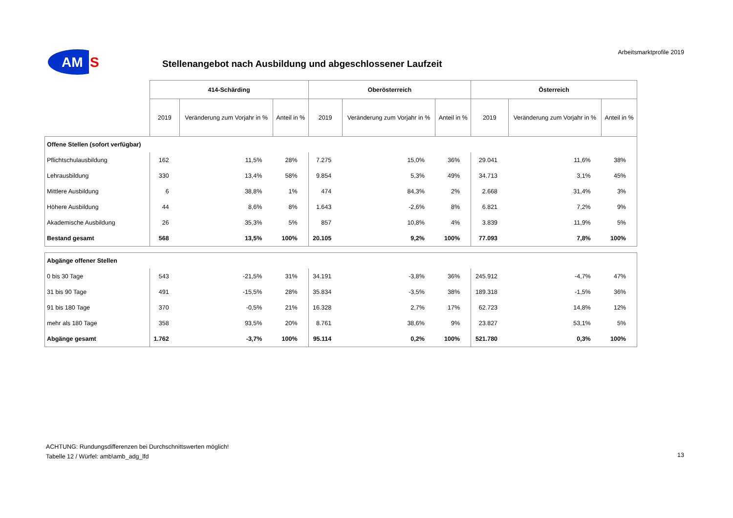Arbeitsmarktprofile 2019
AM
S
Stellenangebot nach Ausbildung und abgeschlossener Laufzeit
| | 414-Schärding | | | Oberösterreich | | | Österreich | | |
| --- | --- | --- | --- | --- | --- | --- | --- | --- | --- |
| | 2019 | Veränderung zum Vorjahr in % | Anteil in % | 2019 | Veränderung zum Vorjahr in % | Anteil in % | 2019 | Veränderung zum Vorjahr in % | Anteil in % |
| Offene Stellen (sofort verfügbar) | | | | | | | | | |
| Pflichtschulausbildung | 162 | 11,5% | 28% | 7.275 | 15,0% | 36% | 29.041 | 11,6% | 38% |
| Lehrausbildung | 330 | 13,4% | 58% | 9.854 | 5,3% | 49% | 34.713 | 3,1% | 45% |
| Mittlere Ausbildung | 6 | 38,8% | 1% | 474 | 84,3% | 2% | 2.668 | 31,4% | 3% |
| Höhere Ausbildung | 44 | 8,6% | 8% | 1.643 | -2,6% | 8% | 6.821 | 7,2% | 9% |
| Akademische Ausbildung | 26 | 35,3% | 5% | 857 | 10,8% | 4% | 3.839 | 11,9% | 5% |
| Bestand gesamt | 568 | 13,5% | 100% | 20.105 | 9,2% | 100% | 77.093 | 7,8% | 100% |
| Abgänge offener Stellen | | | | | | | | | |
| 0 bis 30 Tage | 543 | -21,5% | 31% | 34.191 | -3,8% | 36% | 245.912 | -4,7% | 47% |
| 31 bis 90 Tage | 491 | -15,5% | 28% | 35.834 | -3,5% | 38% | 189.318 | -1,5% | 36% |
| 91 bis 180 Tage | 370 | -0,5% | 21% | 16.328 | 2,7% | 17% | 62.723 | 14,8% | 12% |
| mehr als 180 Tage | 358 | 93,5% | 20% | 8.761 | 38,6% | 9% | 23.827 | 53,1% | 5% |
| Abgänge gesamt | 1.762 | -3,7% | 100% | 95.114 | 0,2% | 100% | 521.780 | 0,3% | 100% |
ACHTUNG: Rundungsdifferenzen bei Durchschnittswerten möglich!
Tabelle 12 / Würfel: amb\amb_adg_lfd
13